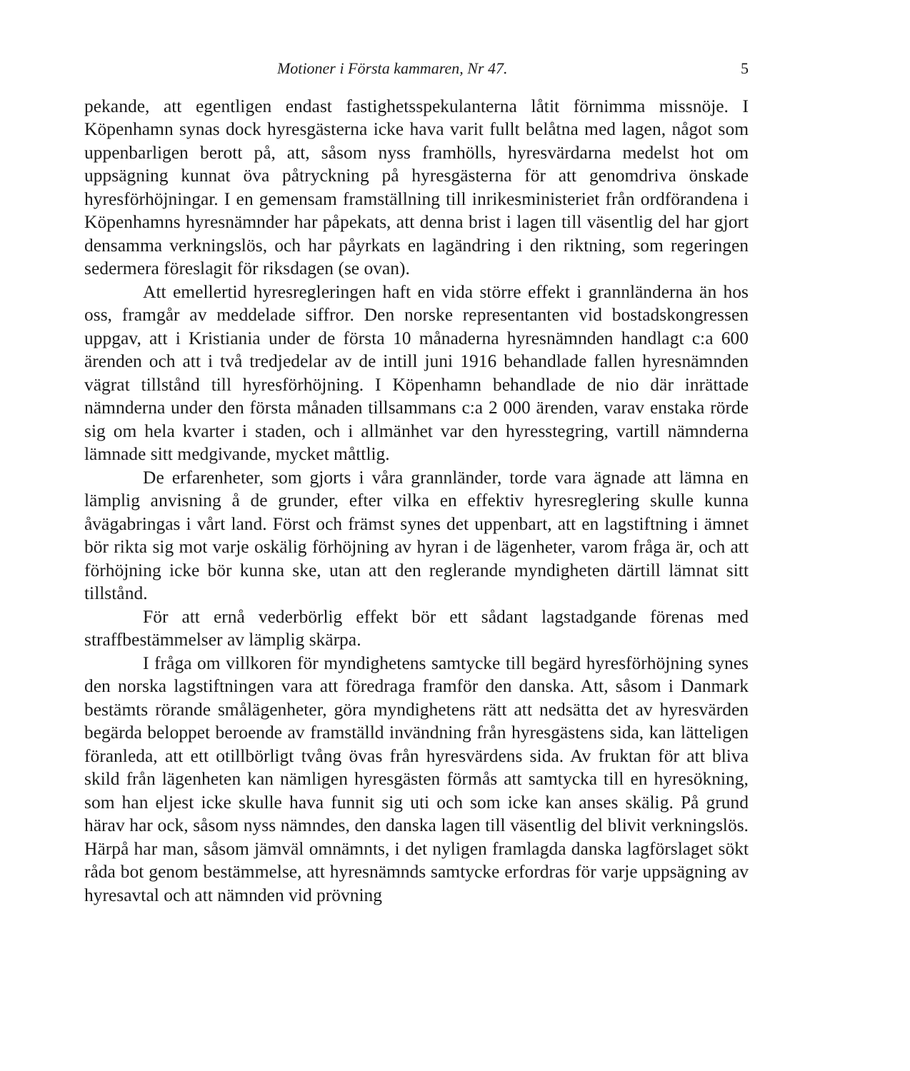Motioner i Första kammaren, Nr 47. 5
pekande, att egentligen endast fastighetsspekulanterna låtit förnimma missnöje. I Köpenhamn synas dock hyresgästerna icke hava varit fullt belåtna med lagen, något som uppenbarligen berott på, att, såsom nyss framhölls, hyresvärdarna medelst hot om uppsägning kunnat öva påtryckning på hyresgästerna för att genomdriva önskade hyresförhöjningar. I en gemensam framställning till inrikesministeriet från ordförandena i Köpenhamns hyresnämnder har påpekats, att denna brist i lagen till väsentlig del har gjort densamma verkningslös, och har påyrkats en lagändring i den riktning, som regeringen sedermera föreslagit för riksdagen (se ovan).
Att emellertid hyresregleringen haft en vida större effekt i grannländerna än hos oss, framgår av meddelade siffror. Den norske representanten vid bostadskongressen uppgav, att i Kristiania under de första 10 månaderna hyresnämnden handlagt c:a 600 ärenden och att i två tredjedelar av de intill juni 1916 behandlade fallen hyresnämnden vägrat tillstånd till hyresförhöjning. I Köpenhamn behandlade de nio där inrättade nämnderna under den första månaden tillsammans c:a 2 000 ärenden, varav enstaka rörde sig om hela kvarter i staden, och i allmänhet var den hyresstegring, vartill nämnderna lämnade sitt medgivande, mycket måttlig.
De erfarenheter, som gjorts i våra grannländer, torde vara ägnade att lämna en lämplig anvisning å de grunder, efter vilka en effektiv hyresreglering skulle kunna åvägabringas i vårt land. Först och främst synes det uppenbart, att en lagstiftning i ämnet bör rikta sig mot varje oskälig förhöjning av hyran i de lägenheter, varom fråga är, och att förhöjning icke bör kunna ske, utan att den reglerande myndigheten därtill lämnat sitt tillstånd.
För att ernå vederbörlig effekt bör ett sådant lagstadgande förenas med straffbestämmelser av lämplig skärpa.
I fråga om villkoren för myndighetens samtycke till begärd hyresförhöjning synes den norska lagstiftningen vara att föredraga framför den danska. Att, såsom i Danmark bestämts rörande smålägenheter, göra myndighetens rätt att nedsätta det av hyresvärden begärda beloppet beroende av framställd invändning från hyresgästens sida, kan lätteligen föranleda, att ett otillbörligt tvång övas från hyresvärdens sida. Av fruktan för att bliva skild från lägenheten kan nämligen hyresgästen förmås att samtycka till en hyresökning, som han eljest icke skulle hava funnit sig uti och som icke kan anses skälig. På grund härav har ock, såsom nyss nämndes, den danska lagen till väsentlig del blivit verkningslös. Härpå har man, såsom jämväl omnämnts, i det nyligen framlagda danska lagförslaget sökt råda bot genom bestämmelse, att hyresnämnds samtycke erfordras för varje uppsägning av hyresavtal och att nämnden vid prövning